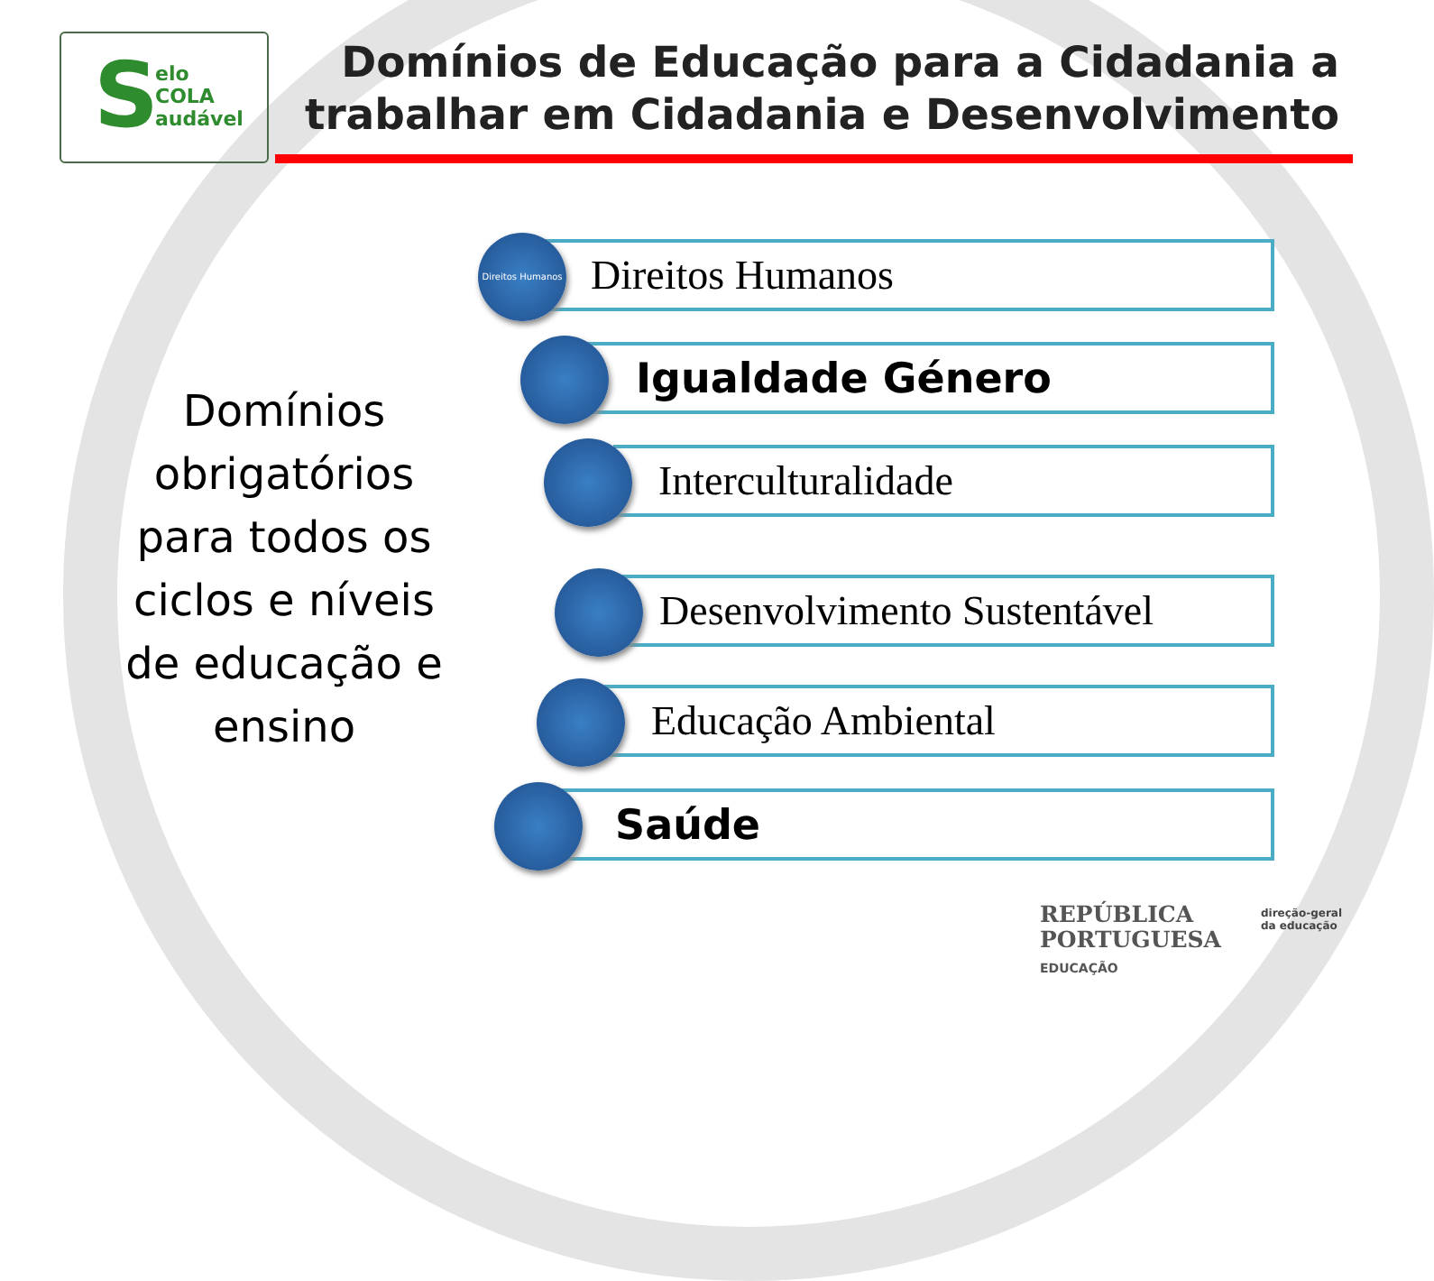S
elo
COLA
audável
Domínios de Educação para a Cidadania a trabalhar em Cidadania e Desenvolvimento
Domínios obrigatórios para todos os ciclos e níveis de educação e ensino
Direitos Humanos
Direitos Humanos
Igualdade Género
Interculturalidade
Desenvolvimento Sustentável
Educação Ambiental
Saúde
REPÚBLICA
PORTUGUESA
EDUCAÇÃO
direção-geral
da educação